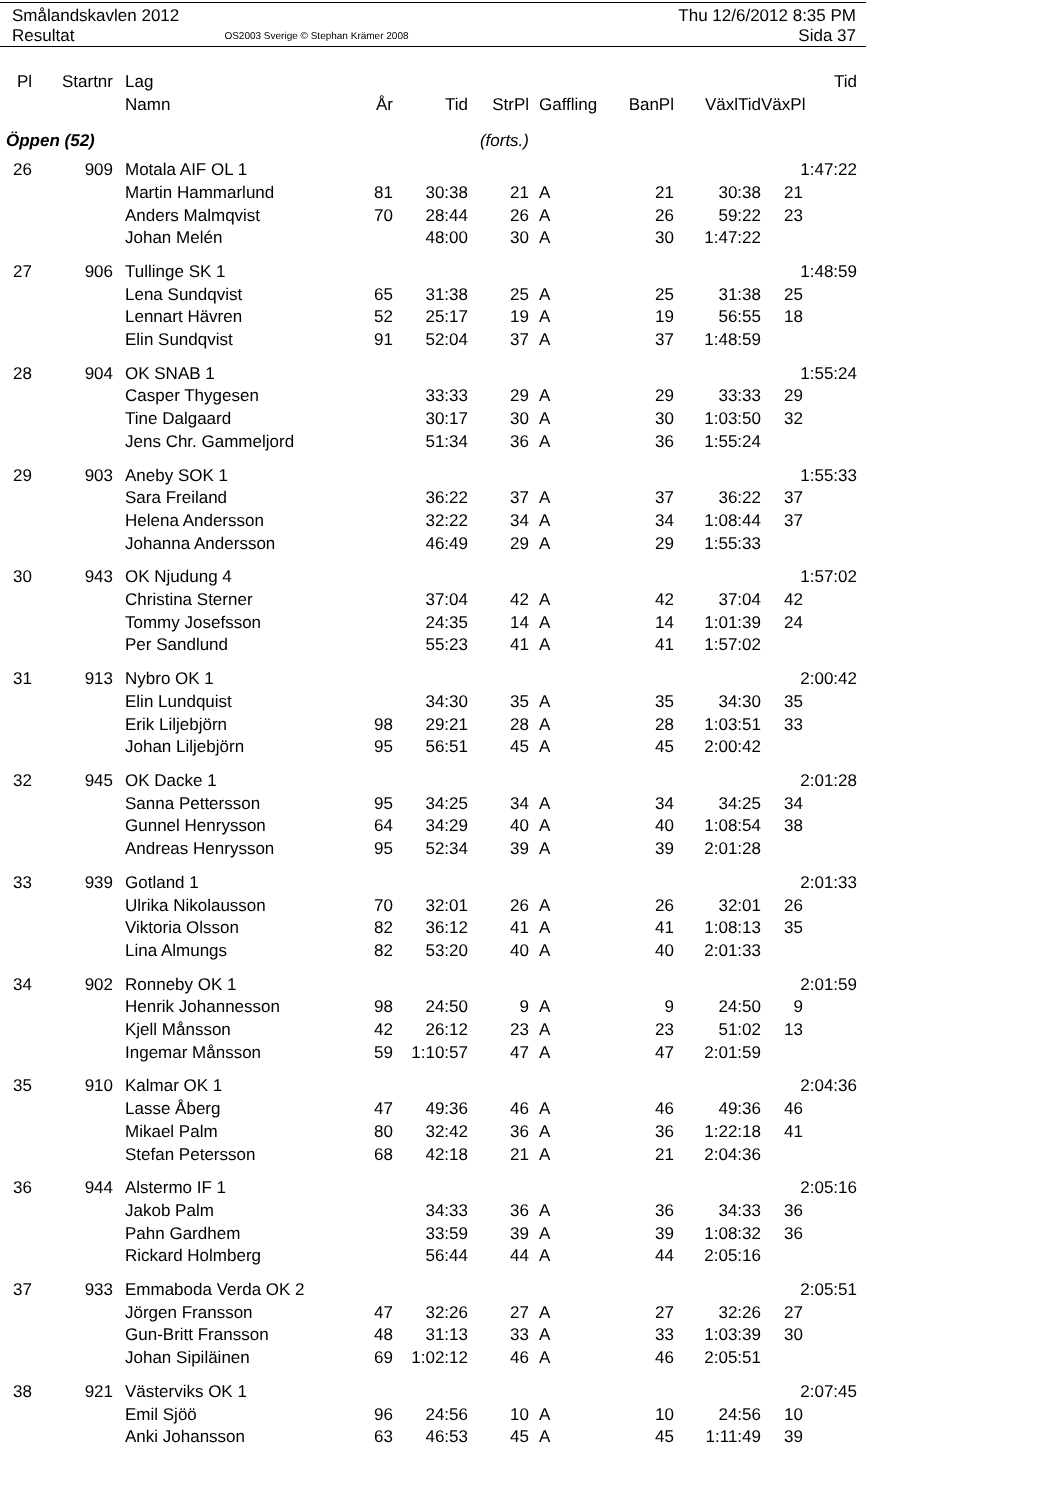Smålandskavlen 2012 Thu 12/6/2012 8:35 PM
Resultat OS2003 Sverige © Stephan Krämer 2008 Sida 37
| Pl | Startnr | Lag | | | | | | | | Tid |
| --- | --- | --- | --- | --- | --- | --- | --- | --- | --- | --- |
| | | Namn | År | Tid | StrPl | Gaffling | BanPl | VäxlTid | VäxPl | |
| Öppen (52) | | | (forts.) | | | | | | | |
| 26 | 909 | Motala AIF OL 1 | | | | | | | 1:47:22 | |
| | | Martin Hammarlund | 81 | 30:38 | 21 | A | 21 | 30:38 | 21 | |
| | | Anders Malmqvist | 70 | 28:44 | 26 | A | 26 | 59:22 | 23 | |
| | | Johan Melén | | 48:00 | 30 | A | 30 | 1:47:22 | | |
| 27 | 906 | Tullinge SK 1 | | | | | | | 1:48:59 | |
| | | Lena Sundqvist | 65 | 31:38 | 25 | A | 25 | 31:38 | 25 | |
| | | Lennart Hävren | 52 | 25:17 | 19 | A | 19 | 56:55 | 18 | |
| | | Elin Sundqvist | 91 | 52:04 | 37 | A | 37 | 1:48:59 | | |
| 28 | 904 | OK SNAB 1 | | | | | | | 1:55:24 | |
| | | Casper Thygesen | | 33:33 | 29 | A | 29 | 33:33 | 29 | |
| | | Tine Dalgaard | | 30:17 | 30 | A | 30 | 1:03:50 | 32 | |
| | | Jens Chr. Gammeljord | | 51:34 | 36 | A | 36 | 1:55:24 | | |
| 29 | 903 | Aneby SOK 1 | | | | | | | 1:55:33 | |
| | | Sara Freiland | | 36:22 | 37 | A | 37 | 36:22 | 37 | |
| | | Helena Andersson | | 32:22 | 34 | A | 34 | 1:08:44 | 37 | |
| | | Johanna Andersson | | 46:49 | 29 | A | 29 | 1:55:33 | | |
| 30 | 943 | OK Njudung 4 | | | | | | | 1:57:02 | |
| | | Christina Sterner | | 37:04 | 42 | A | 42 | 37:04 | 42 | |
| | | Tommy Josefsson | | 24:35 | 14 | A | 14 | 1:01:39 | 24 | |
| | | Per Sandlund | | 55:23 | 41 | A | 41 | 1:57:02 | | |
| 31 | 913 | Nybro OK 1 | | | | | | | 2:00:42 | |
| | | Elin Lundquist | | 34:30 | 35 | A | 35 | 34:30 | 35 | |
| | | Erik Liljebjörn | 98 | 29:21 | 28 | A | 28 | 1:03:51 | 33 | |
| | | Johan Liljebjörn | 95 | 56:51 | 45 | A | 45 | 2:00:42 | | |
| 32 | 945 | OK Dacke 1 | | | | | | | 2:01:28 | |
| | | Sanna Pettersson | 95 | 34:25 | 34 | A | 34 | 34:25 | 34 | |
| | | Gunnel Henrysson | 64 | 34:29 | 40 | A | 40 | 1:08:54 | 38 | |
| | | Andreas Henrysson | 95 | 52:34 | 39 | A | 39 | 2:01:28 | | |
| 33 | 939 | Gotland 1 | | | | | | | 2:01:33 | |
| | | Ulrika Nikolausson | 70 | 32:01 | 26 | A | 26 | 32:01 | 26 | |
| | | Viktoria Olsson | 82 | 36:12 | 41 | A | 41 | 1:08:13 | 35 | |
| | | Lina Almungs | 82 | 53:20 | 40 | A | 40 | 2:01:33 | | |
| 34 | 902 | Ronneby OK 1 | | | | | | | 2:01:59 | |
| | | Henrik Johannesson | 98 | 24:50 | 9 | A | 9 | 24:50 | 9 | |
| | | Kjell Månsson | 42 | 26:12 | 23 | A | 23 | 51:02 | 13 | |
| | | Ingemar Månsson | 59 | 1:10:57 | 47 | A | 47 | 2:01:59 | | |
| 35 | 910 | Kalmar OK 1 | | | | | | | 2:04:36 | |
| | | Lasse Åberg | 47 | 49:36 | 46 | A | 46 | 49:36 | 46 | |
| | | Mikael Palm | 80 | 32:42 | 36 | A | 36 | 1:22:18 | 41 | |
| | | Stefan Petersson | 68 | 42:18 | 21 | A | 21 | 2:04:36 | | |
| 36 | 944 | Alstermo IF 1 | | | | | | | 2:05:16 | |
| | | Jakob Palm | | 34:33 | 36 | A | 36 | 34:33 | 36 | |
| | | Pahn Gardhem | | 33:59 | 39 | A | 39 | 1:08:32 | 36 | |
| | | Rickard Holmberg | | 56:44 | 44 | A | 44 | 2:05:16 | | |
| 37 | 933 | Emmaboda Verda OK 2 | | | | | | | 2:05:51 | |
| | | Jörgen Fransson | 47 | 32:26 | 27 | A | 27 | 32:26 | 27 | |
| | | Gun-Britt Fransson | 48 | 31:13 | 33 | A | 33 | 1:03:39 | 30 | |
| | | Johan Sipiläinen | 69 | 1:02:12 | 46 | A | 46 | 2:05:51 | | |
| 38 | 921 | Västerviks OK 1 | | | | | | | 2:07:45 | |
| | | Emil Sjöö | 96 | 24:56 | 10 | A | 10 | 24:56 | 10 | |
| | | Anki Johansson | 63 | 46:53 | 45 | A | 45 | 1:11:49 | 39 | |